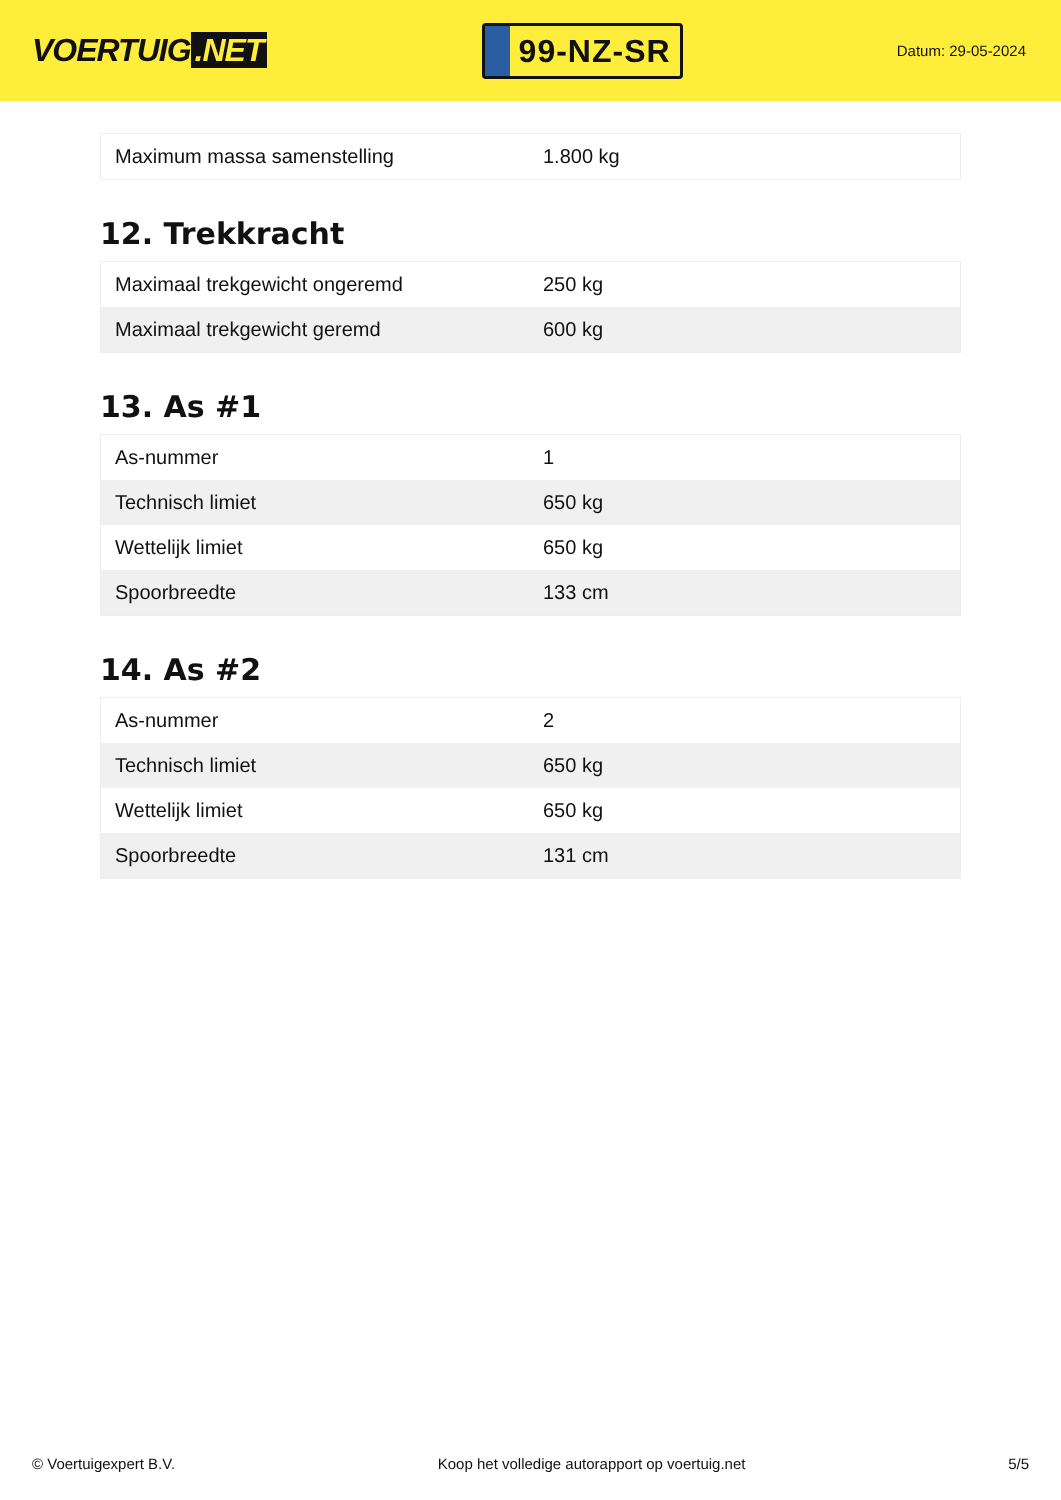VOERTUIG.NET
99-NZ-SR
Datum: 29-05-2024
| Maximum massa samenstelling | 1.800 kg |
12. Trekkracht
| Maximaal trekgewicht ongeremd | 250 kg |
| Maximaal trekgewicht geremd | 600 kg |
13. As #1
| As-nummer | 1 |
| Technisch limiet | 650 kg |
| Wettelijk limiet | 650 kg |
| Spoorbreedte | 133 cm |
14. As #2
| As-nummer | 2 |
| Technisch limiet | 650 kg |
| Wettelijk limiet | 650 kg |
| Spoorbreedte | 131 cm |
© Voertuigexpert B.V. Koop het volledige autorapport op voertuig.net 5/5